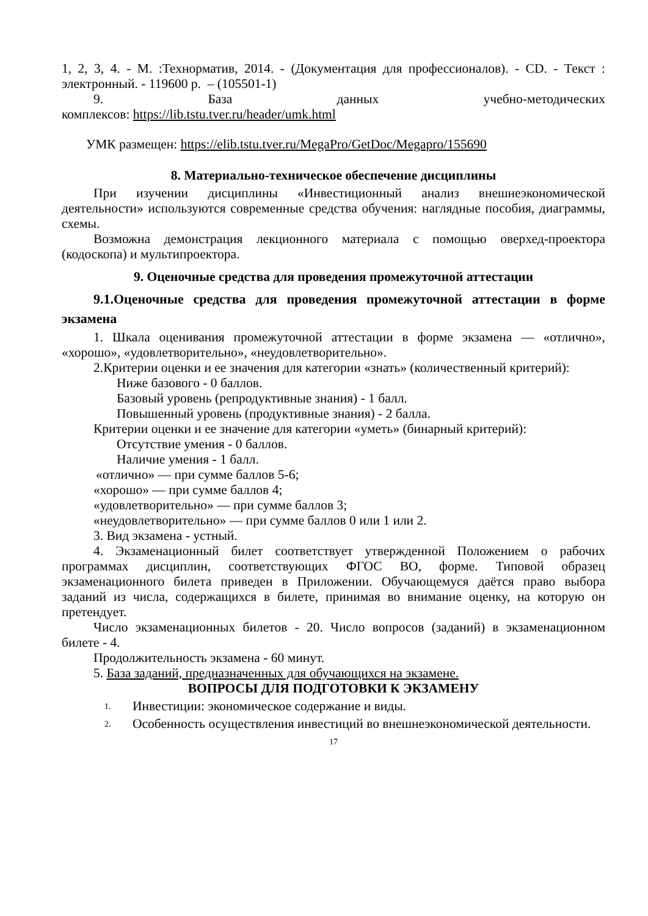1, 2, 3, 4. - М. :Технорматив, 2014. - (Документация для профессионалов). - CD. - Текст : электронный. - 119600 р. – (105501-1)
9. База данных учебно-методических
комплексов: https://lib.tstu.tver.ru/header/umk.html
УМК размещен: https://elib.tstu.tver.ru/MegaPro/GetDoc/Megapro/155690
8. Материально-техническое обеспечение дисциплины
При изучении дисциплины «Инвестиционный анализ внешнеэкономической деятельности» используются современные средства обучения: наглядные пособия, диаграммы, схемы.
Возможна демонстрация лекционного материала с помощью оверхед-проектора (кодоскопа) и мультипроектора.
9. Оценочные средства для проведения промежуточной аттестации
9.1.Оценочные средства для проведения промежуточной аттестации в форме экзамена
1. Шкала оценивания промежуточной аттестации в форме экзамена — «отлично», «хорошо», «удовлетворительно», «неудовлетворительно».
2.Критерии оценки и ее значения для категории «знать» (количественный критерий):
Ниже базового - 0 баллов.
Базовый уровень (репродуктивные знания) - 1 балл.
Повышенный уровень (продуктивные знания) - 2 балла.
Критерии оценки и ее значение для категории «уметь» (бинарный критерий):
Отсутствие умения - 0 баллов.
Наличие умения - 1 балл.
«отлично» — при сумме баллов 5-6;
«хорошо» — при сумме баллов 4;
«удовлетворительно» — при сумме баллов 3;
«неудовлетворительно» — при сумме баллов 0 или 1 или 2.
3. Вид экзамена - устный.
4. Экзаменационный билет соответствует утвержденной Положением о рабочих программах дисциплин, соответствующих ФГОС ВО, форме. Типовой образец экзаменационного билета приведен в Приложении. Обучающемуся даётся право выбора заданий из числа, содержащихся в билете, принимая во внимание оценку, на которую он претендует.
Число экзаменационных билетов - 20. Число вопросов (заданий) в экзаменационном билете - 4.
Продолжительность экзамена - 60 минут.
5. База заданий, предназначенных для обучающихся на экзамене.
ВОПРОСЫ ДЛЯ ПОДГОТОВКИ К ЭКЗАМЕНУ
1. Инвестиции: экономическое содержание и виды.
2. Особенность осуществления инвестиций во внешнеэкономической деятельности.
17